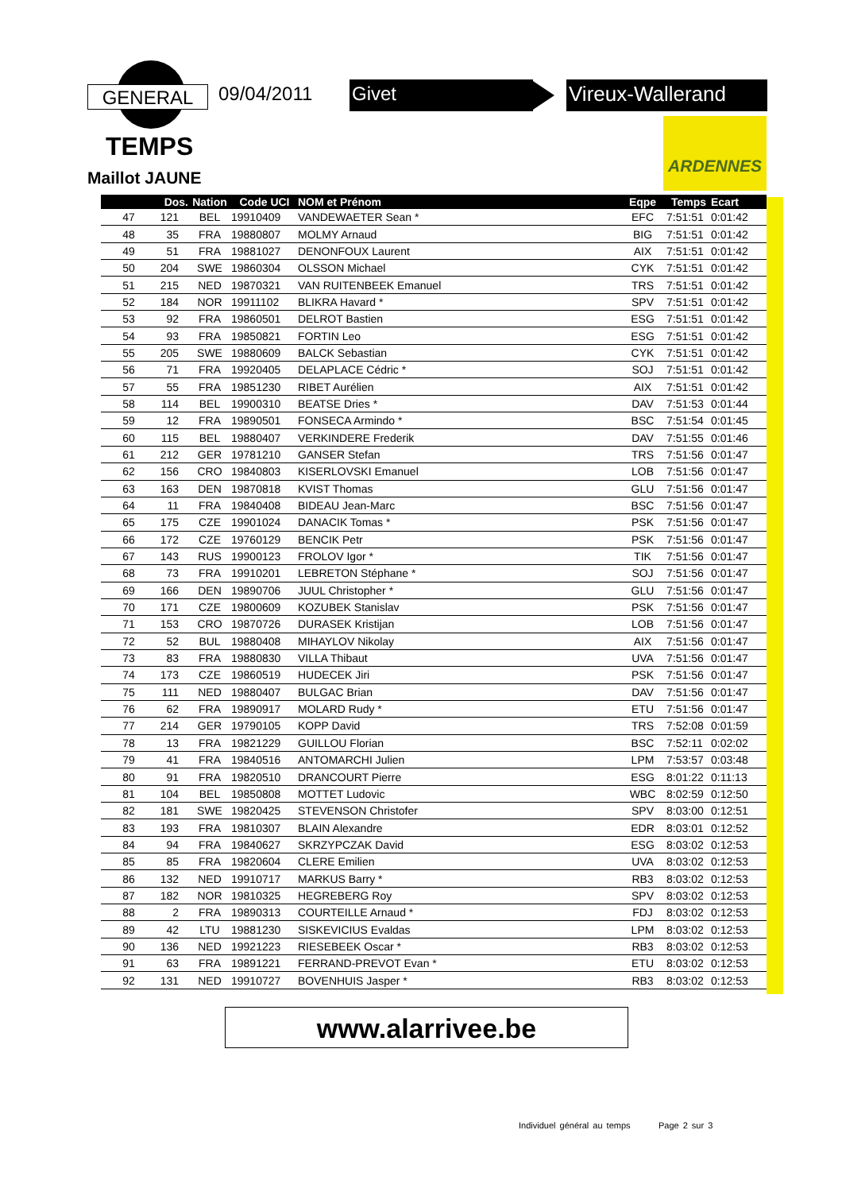GENERAL 09/04/2011 Givet Vireux-Wallerand
TEMPS
Maillot JAUNE
ARDENNES
| | Dos. | Nation | Code UCI | NOM et Prénom | Eqpe | Temps | Ecart |
| --- | --- | --- | --- | --- | --- | --- | --- |
| 47 | 121 | BEL | 19910409 | VANDEWAETER Sean * | EFC | 7:51:51 | 0:01:42 |
| 48 | 35 | FRA | 19880807 | MOLMY Arnaud | BIG | 7:51:51 | 0:01:42 |
| 49 | 51 | FRA | 19881027 | DENONFOUX Laurent | AIX | 7:51:51 | 0:01:42 |
| 50 | 204 | SWE | 19860304 | OLSSON Michael | CYK | 7:51:51 | 0:01:42 |
| 51 | 215 | NED | 19870321 | VAN RUITENBEEK Emanuel | TRS | 7:51:51 | 0:01:42 |
| 52 | 184 | NOR | 19911102 | BLIKRA Havard * | SPV | 7:51:51 | 0:01:42 |
| 53 | 92 | FRA | 19860501 | DELROT Bastien | ESG | 7:51:51 | 0:01:42 |
| 54 | 93 | FRA | 19850821 | FORTIN Leo | ESG | 7:51:51 | 0:01:42 |
| 55 | 205 | SWE | 19880609 | BALCK Sebastian | CYK | 7:51:51 | 0:01:42 |
| 56 | 71 | FRA | 19920405 | DELAPLACE Cédric * | SOJ | 7:51:51 | 0:01:42 |
| 57 | 55 | FRA | 19851230 | RIBET Aurélien | AIX | 7:51:51 | 0:01:42 |
| 58 | 114 | BEL | 19900310 | BEATSE Dries * | DAV | 7:51:53 | 0:01:44 |
| 59 | 12 | FRA | 19890501 | FONSECA Armindo * | BSC | 7:51:54 | 0:01:45 |
| 60 | 115 | BEL | 19880407 | VERKINDERE Frederik | DAV | 7:51:55 | 0:01:46 |
| 61 | 212 | GER | 19781210 | GANSER Stefan | TRS | 7:51:56 | 0:01:47 |
| 62 | 156 | CRO | 19840803 | KISERLOVSKI Emanuel | LOB | 7:51:56 | 0:01:47 |
| 63 | 163 | DEN | 19870818 | KVIST Thomas | GLU | 7:51:56 | 0:01:47 |
| 64 | 11 | FRA | 19840408 | BIDEAU Jean-Marc | BSC | 7:51:56 | 0:01:47 |
| 65 | 175 | CZE | 19901024 | DANACIK Tomas * | PSK | 7:51:56 | 0:01:47 |
| 66 | 172 | CZE | 19760129 | BENCIK Petr | PSK | 7:51:56 | 0:01:47 |
| 67 | 143 | RUS | 19900123 | FROLOV Igor * | TIK | 7:51:56 | 0:01:47 |
| 68 | 73 | FRA | 19910201 | LEBRETON Stéphane * | SOJ | 7:51:56 | 0:01:47 |
| 69 | 166 | DEN | 19890706 | JUUL Christopher * | GLU | 7:51:56 | 0:01:47 |
| 70 | 171 | CZE | 19800609 | KOZUBEK Stanislav | PSK | 7:51:56 | 0:01:47 |
| 71 | 153 | CRO | 19870726 | DURASEK Kristijan | LOB | 7:51:56 | 0:01:47 |
| 72 | 52 | BUL | 19880408 | MIHAYLOV Nikolay | AIX | 7:51:56 | 0:01:47 |
| 73 | 83 | FRA | 19880830 | VILLA Thibaut | UVA | 7:51:56 | 0:01:47 |
| 74 | 173 | CZE | 19860519 | HUDECEK Jiri | PSK | 7:51:56 | 0:01:47 |
| 75 | 111 | NED | 19880407 | BULGAC Brian | DAV | 7:51:56 | 0:01:47 |
| 76 | 62 | FRA | 19890917 | MOLARD Rudy * | ETU | 7:51:56 | 0:01:47 |
| 77 | 214 | GER | 19790105 | KOPP David | TRS | 7:52:08 | 0:01:59 |
| 78 | 13 | FRA | 19821229 | GUILLOU Florian | BSC | 7:52:11 | 0:02:02 |
| 79 | 41 | FRA | 19840516 | ANTOMARCHI Julien | LPM | 7:53:57 | 0:03:48 |
| 80 | 91 | FRA | 19820510 | DRANCOURT Pierre | ESG | 8:01:22 | 0:11:13 |
| 81 | 104 | BEL | 19850808 | MOTTET Ludovic | WBC | 8:02:59 | 0:12:50 |
| 82 | 181 | SWE | 19820425 | STEVENSON Christofer | SPV | 8:03:00 | 0:12:51 |
| 83 | 193 | FRA | 19810307 | BLAIN Alexandre | EDR | 8:03:01 | 0:12:52 |
| 84 | 94 | FRA | 19840627 | SKRZYPCZAK David | ESG | 8:03:02 | 0:12:53 |
| 85 | 85 | FRA | 19820604 | CLERE Emilien | UVA | 8:03:02 | 0:12:53 |
| 86 | 132 | NED | 19910717 | MARKUS Barry * | RB3 | 8:03:02 | 0:12:53 |
| 87 | 182 | NOR | 19810325 | HEGREBERG Roy | SPV | 8:03:02 | 0:12:53 |
| 88 | 2 | FRA | 19890313 | COURTEILLE Arnaud * | FDJ | 8:03:02 | 0:12:53 |
| 89 | 42 | LTU | 19881230 | SISKEVICIUS Evaldas | LPM | 8:03:02 | 0:12:53 |
| 90 | 136 | NED | 19921223 | RIESEBEEK Oscar * | RB3 | 8:03:02 | 0:12:53 |
| 91 | 63 | FRA | 19891221 | FERRAND-PREVOT Evan * | ETU | 8:03:02 | 0:12:53 |
| 92 | 131 | NED | 19910727 | BOVENHUIS Jasper * | RB3 | 8:03:02 | 0:12:53 |
www.alarrivee.be
Individuel général au temps Page 2 sur 3